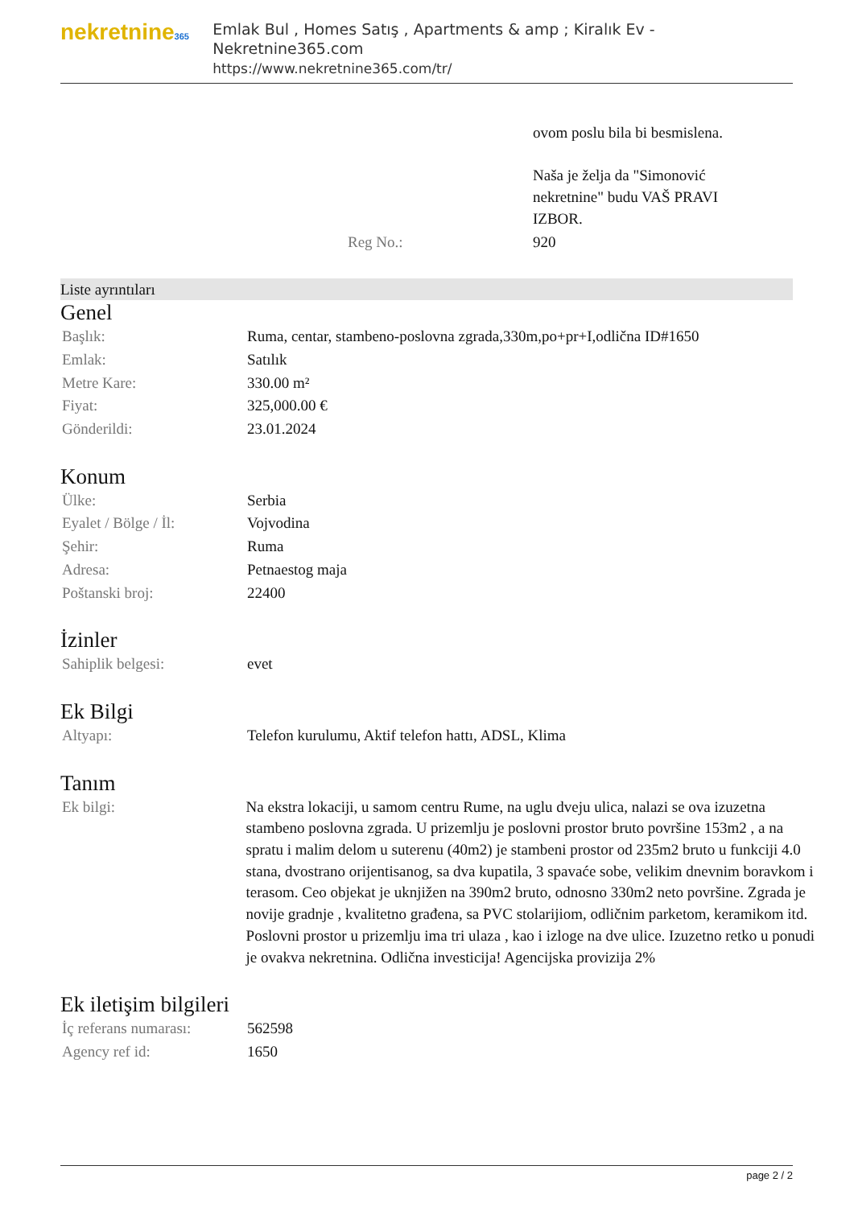nekretnine365
Emlak Bul , Homes Satış , Apartments & amp ; Kiralık Ev - Nekretnine365.com
https://www.nekretnine365.com/tr/
| | ovom poslu bila bi besmislena. Naša je želja da "Simonović nekretnine" budu VAŠ PRAVI IZBOR. |
| Reg No.: | 920 |
Liste ayrıntıları
Genel
| Başlık: | Ruma, centar, stambeno-poslovna zgrada,330m,po+pr+I,odlična ID#1650 |
| Emlak: | Satılık |
| Metre Kare: | 330.00 m² |
| Fiyat: | 325,000.00 € |
| Gönderildi: | 23.01.2024 |
Konum
| Ülke: | Serbia |
| Eyalet / Bölge / İl: | Vojvodina |
| Şehir: | Ruma |
| Adresa: | Petnaestog maja |
| Poštanski broj: | 22400 |
İzinler
| Sahiplik belgesi: | evet |
Ek Bilgi
| Altyapı: | Telefon kurulumu, Aktif telefon hattı, ADSL, Klima |
Tanım
| Ek bilgi: | Na ekstra lokaciji, u samom centru Rume, na uglu dveju ulica, nalazi se ova izuzetna stambeno poslovna zgrada. U prizemlju je poslovni prostor bruto površine 153m2 , a na spratu i malim delom u suterenu (40m2) je stambeni prostor od 235m2 bruto u funkciji 4.0 stana, dvostrano orijentisanog, sa dva kupatila, 3 spavaće sobe, velikim dnevnim boravkom i terasom. Ceo objekat je uknjižen na 390m2 bruto, odnosno 330m2 neto površine. Zgrada je novije gradnje , kvalitetno građena, sa PVC stolarijiom, odličnim parketom, keramikom itd. Poslovni prostor u prizemlju ima tri ulaza , kao i izloge na dve ulice. Izuzetno retko u ponudi je ovakva nekretnina. Odlična investicija! Agencijska provizija 2% |
Ek iletişim bilgileri
| İç referans numarası: | 562598 |
| Agency ref id: | 1650 |
page 2 / 2